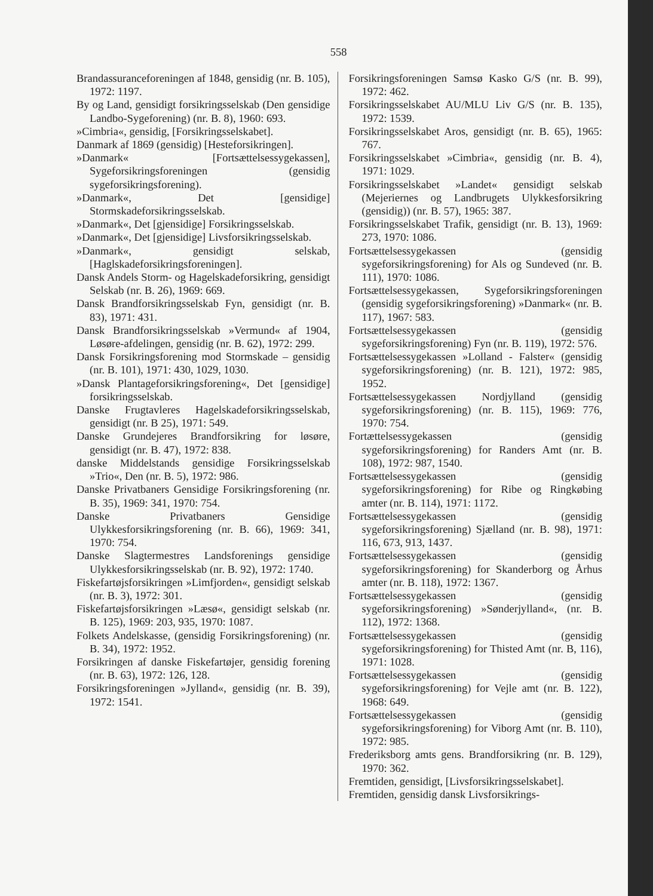558
Brandassuranceforeningen af 1848, gensidig (nr. B. 105), 1972: 1197.
By og Land, gensidigt forsikringsselskab (Den gensidige Landbo-Sygeforening) (nr. B. 8), 1960: 693.
»Cimbria«, gensidig, [Forsikringsselskabet].
Danmark af 1869 (gensidig) [Hesteforsikringen].
»Danmark« [Fortsættelsessygekassen], Sygeforsikringsforeningen (gensidig sygeforsikringsforening).
»Danmark«, Det [gensidige] Stormskadeforsikringsselskab.
»Danmark«, Det [gjensidige] Forsikringsselskab.
»Danmark«, Det [gjensidige] Livsforsikringsselskab.
»Danmark«, gensidigt selskab, [Haglskadeforsikringsforeningen].
Dansk Andels Storm- og Hagelskadeforsikring, gensidigt Selskab (nr. B. 26), 1969: 669.
Dansk Brandforsikringsselskab Fyn, gensidigt (nr. B. 83), 1971: 431.
Dansk Brandforsikringsselskab »Vermund« af 1904, Løsøre-afdelingen, gensidig (nr. B. 62), 1972: 299.
Dansk Forsikringsforening mod Stormskade – gensidig (nr. B. 101), 1971: 430, 1029, 1030.
»Dansk Plantageforsikringsforening«, Det [gensidige] forsikringsselskab.
Danske Frugtavleres Hagelskadeforsikringsselskab, gensidigt (nr. B 25), 1971: 549.
Danske Grundejeres Brandforsikring for løsøre, gensidigt (nr. B. 47), 1972: 838.
danske Middelstands gensidige Forsikringsselskab »Trio«, Den (nr. B. 5), 1972: 986.
Danske Privatbaners Gensidige Forsikringsforening (nr. B. 35), 1969: 341, 1970: 754.
Danske Privatbaners Gensidige Ulykkesforsikringsforening (nr. B. 66), 1969: 341, 1970: 754.
Danske Slagtermestres Landsforenings gensidige Ulykkesforsikringsselskab (nr. B. 92), 1972: 1740.
Fiskefartøjsforsikringen »Limfjorden«, gensidigt selskab (nr. B. 3), 1972: 301.
Fiskefartøjsforsikringen »Læsø«, gensidigt selskab (nr. B. 125), 1969: 203, 935, 1970: 1087.
Folkets Andelskasse, (gensidig Forsikringsforening) (nr. B. 34), 1972: 1952.
Forsikringen af danske Fiskefartøjer, gensidig forening (nr. B. 63), 1972: 126, 128.
Forsikringsforeningen »Jylland«, gensidig (nr. B. 39), 1972: 1541.
Forsikringsforeningen Samsø Kasko G/S (nr. B. 99), 1972: 462.
Forsikringsselskabet AU/MLU Liv G/S (nr. B. 135), 1972: 1539.
Forsikringsselskabet Aros, gensidigt (nr. B. 65), 1965: 767.
Forsikringsselskabet »Cimbria«, gensidig (nr. B. 4), 1971: 1029.
Forsikringsselskabet »Landet« gensidigt selskab (Mejeriernes og Landbrugets Ulykkesforsikring (gensidig)) (nr. B. 57), 1965: 387.
Forsikringsselskabet Trafik, gensidigt (nr. B. 13), 1969: 273, 1970: 1086.
Fortsættelsessygekassen (gensidig sygeforsikringsforening) for Als og Sundeved (nr. B. 111), 1970: 1086.
Fortsættelsessygekassen, Sygeforsikringsforeningen (gensidig sygeforsikringsforening) »Danmark« (nr. B. 117), 1967: 583.
Fortsættelsessygekassen (gensidig sygeforsikringsforening) Fyn (nr. B. 119), 1972: 576.
Fortsættelsessygekassen »Lolland - Falster« (gensidig sygeforsikringsforening) (nr. B. 121), 1972: 985, 1952.
Fortsættelsessygekassen Nordjylland (gensidig sygeforsikringsforening) (nr. B. 115), 1969: 776, 1970: 754.
Fortættelsessygekassen (gensidig sygeforsikringsforening) for Randers Amt (nr. B. 108), 1972: 987, 1540.
Fortsættelsessygekassen (gensidig sygeforsikringsforening) for Ribe og Ringkøbing amter (nr. B. 114), 1971: 1172.
Fortsættelsessygekassen (gensidig sygeforsikringsforening) Sjælland (nr. B. 98), 1971: 116, 673, 913, 1437.
Fortsættelsessygekassen (gensidig sygeforsikringsforening) for Skanderborg og Århus amter (nr. B. 118), 1972: 1367.
Fortsættelsessygekassen (gensidig sygeforsikringsforening) »Sønderjylland«, (nr. B. 112), 1972: 1368.
Fortsættelsessygekassen (gensidig sygeforsikringsforening) for Thisted Amt (nr. B, 116), 1971: 1028.
Fortsættelsessygekassen (gensidig sygeforsikringsforening) for Vejle amt (nr. B. 122), 1968: 649.
Fortsættelsessygekassen (gensidig sygeforsikringsforening) for Viborg Amt (nr. B. 110), 1972: 985.
Frederiksborg amts gens. Brandforsikring (nr. B. 129), 1970: 362.
Fremtiden, gensidigt, [Livsforsikringsselskabet].
Fremtiden, gensidig dansk Livsforsikrings-